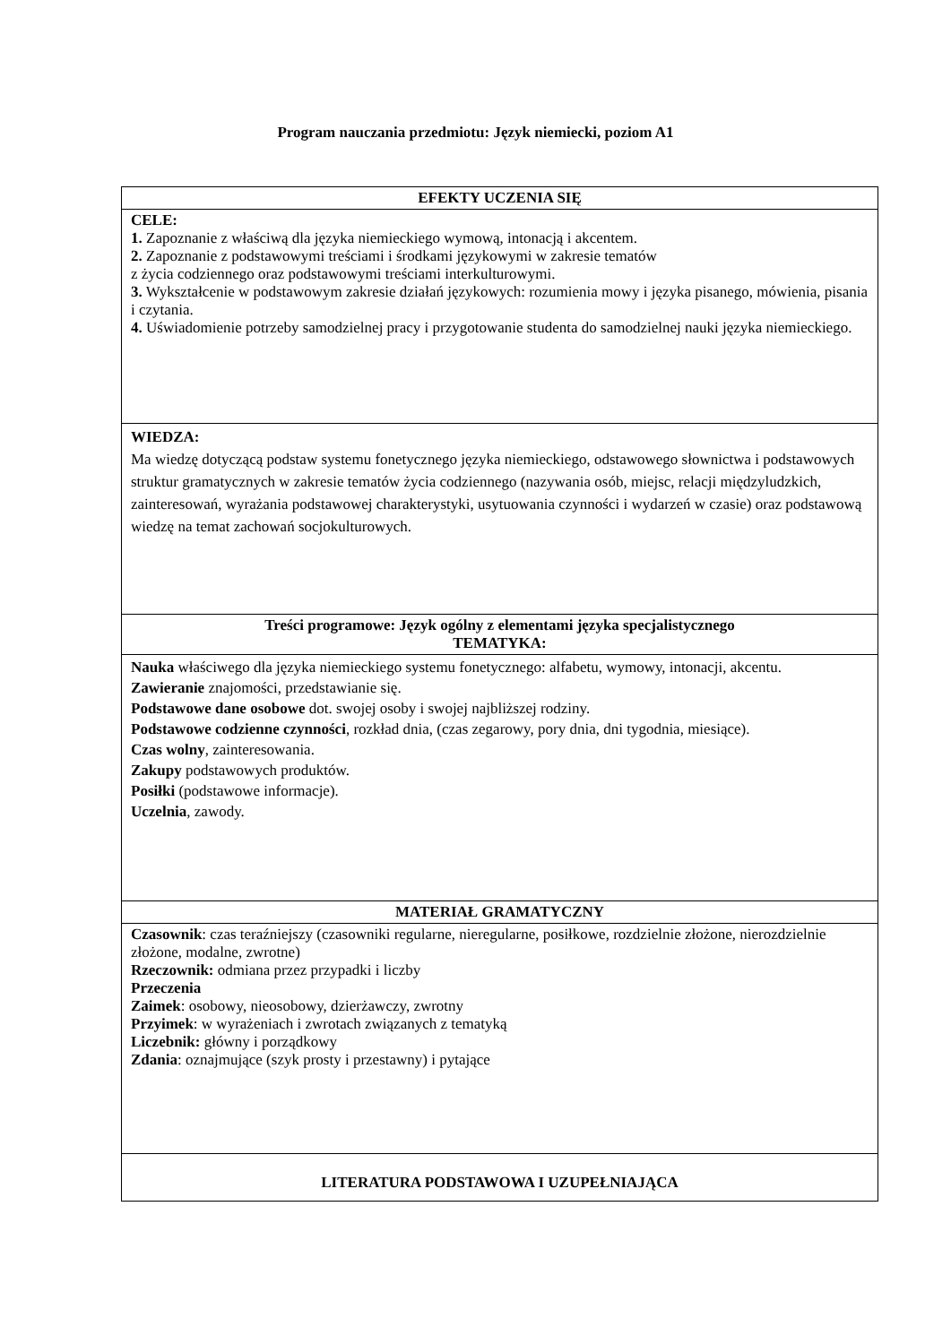Program nauczania przedmiotu: Język niemiecki, poziom A1
| EFEKTY UCZENIA SIĘ |
| CELE: 1. Zapoznanie z właściwą dla języka niemieckiego wymową, intonacją i akcentem. 2. Zapoznanie z podstawowymi treściami i środkami językowymi w zakresie tematów z życia codziennego oraz podstawowymi treściami interkulturowymi. 3. Wykształcenie w podstawowym zakresie działań językowych: rozumienia mowy i języka pisanego, mówienia, pisania i czytania. 4. Uświadomienie potrzeby samodzielnej pracy i przygotowanie studenta do samodzielnej nauki języka niemieckiego. |
| WIEDZA: Ma wiedzę dotyczącą podstaw systemu fonetycznego języka niemieckiego, odstawowego słownictwa i podstawowych struktur gramatycznych w zakresie tematów życia codziennego (nazywania osób, miejsc, relacji międzyludzkich, zainteresowań, wyrażania podstawowej charakterystyki, usytuowania czynności i wydarzeń w czasie) oraz podstawową wiedzę na temat zachowań socjokulturowych. |
| Treści programowe: Język ogólny z elementami języka specjalistycznego TEMATYKA: |
| Nauka właściwego dla języka niemieckiego systemu fonetycznego: alfabetu, wymowy, intonacji, akcentu. Zawieranie znajomości, przedstawianie się. Podstawowe dane osobowe dot. swojej osoby i swojej najbliższej rodziny. Podstawowe codzienne czynności , rozkład dnia, (czas zegarowy, pory dnia, dni tygodnia, miesiące). Czas wolny , zainteresowania. Zakupy podstawowych produktów. Posiłki (podstawowe informacje). Uczelnia , zawody. |
| MATERIAŁ GRAMATYCZNY |
| Czasownik : czas teraźniejszy (czasowniki regularne, nieregularne, posiłkowe, rozdzielnie złożone, nierozdzielnie złożone, modalne, zwrotne) Rzeczownik: odmiana przez przypadki i liczby Przeczenia Zaimek : osobowy, nieosobowy, dzierżawczy, zwrotny Przyimek : w wyrażeniach i zwrotach związanych z tematyką Liczebnik: główny i porządkowy Zdania : oznajmujące (szyk prosty i przestawny) i pytające |
| LITERATURA PODSTAWOWA I UZUPEŁNIAJĄCA |